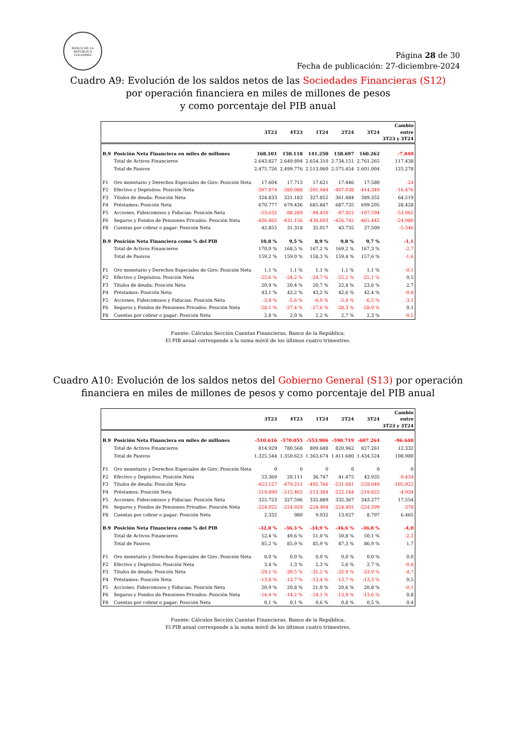BANCO DE LA REPÚBLICA
COLOMBIA
Página 28 de 30
Fecha de publicación: 27-diciembre-2024
Cuadro A9: Evolución de los saldos netos de las Sociedades Financieras (S12)
por operación financiera en miles de millones de pesos
y como porcentaje del PIB anual
| | | 3T23 | 4T23 | 1T24 | 2T24 | 3T24 | Cambio entre 3T23 y 3T24 |
| --- | --- | --- | --- | --- | --- | --- | --- |
| B.9 | Posición Neta Financiera en miles de millones | 168.101 | 150.118 | 141.250 | 158.697 | 160.262 | -7.840 |
| | Total de Activos Financieros | 2.643.827 | 2.649.894 | 2.654.310 | 2.734.151 | 2.761.265 | 117.438 |
| | Total de Pasivos | 2.475.726 | 2.499.776 | 2.513.060 | 2.575.454 | 2.601.004 | 125.278 |
| F1 | Oro monetario y Derechos Especiales de Giro: Posición Neta | 17.604 | 17.713 | 17.621 | 17.446 | 17.580 | -24 |
| F2 | Efectivo y Depósitos: Posición Neta | -397.874 | -380.088 | -391.944 | -407.038 | -414.349 | -16.476 |
| F3 | Títulos de deuda: Posición Neta | 324.833 | 321.183 | 327.852 | 361.484 | 389.352 | 64.519 |
| F4 | Préstamos: Posición Neta | 670.777 | 679.436 | 685.847 | 687.735 | 699.205 | 28.428 |
| F5 | Acciones, Fideicomisos y Fiducias: Posición Neta | -53.632 | -88.289 | -94.450 | -87.922 | -107.594 | -53.962 |
| F6 | Seguros y Fondos de Pensiones Privados: Posición Neta | -436.462 | -431.156 | -438.693 | -456.742 | -461.442 | -24.980 |
| F8 | Cuentas por cobrar o pagar: Posición Neta | 42.855 | 31.318 | 35.017 | 43.735 | 37.509 | -5.346 |
| B.9 | Posición Neta Financiera como % del PIB | 10,8 % | 9,5 % | 8,9 % | 9,8 % | 9,7 % | -1,1 |
| | Total de Activos Financieros | 170,0 % | 168,5 % | 167,2 % | 169,2 % | 167,3 % | -2,7 |
| | Total de Pasivos | 159,2 % | 159,0 % | 158,3 % | 159,4 % | 157,6 % | -1,6 |
| F1 | Oro monetario y Derechos Especiales de Giro: Posición Neta | 1,1 % | 1,1 % | 1,1 % | 1,1 % | 1,1 % | -0,1 |
| F2 | Efectivo y Depósitos: Posición Neta | -25,6 % | -24,2 % | -24,7 % | -25,2 % | -25,1 % | 0,5 |
| F3 | Títulos de deuda: Posición Neta | 20,9 % | 20,4 % | 20,7 % | 22,4 % | 23,6 % | 2,7 |
| F4 | Préstamos: Posición Neta | 43,1 % | 43,2 % | 43,2 % | 42,6 % | 42,4 % | -0,8 |
| F5 | Acciones, Fideicomisos y Fiducias: Posición Neta | -3,4 % | -5,6 % | -6,0 % | -5,4 % | -6,5 % | -3,1 |
| F6 | Seguros y Fondos de Pensiones Privados: Posición Neta | -28,1 % | -27,4 % | -27,6 % | -28,3 % | -28,0 % | 0,1 |
| F8 | Cuentas por cobrar o pagar: Posición Neta | 2,8 % | 2,0 % | 2,2 % | 2,7 % | 2,3 % | -0,5 |
Fuente: Cálculos Sección Cuentas Financieras, Banco de la República.
El PIB anual corresponde a la suma móvil de los últimos cuatro trimestres.
Cuadro A10: Evolución de los saldos netos del Gobierno General (S13) por operación
financiera en miles de millones de pesos y como porcentaje del PIB anual
| | | 3T23 | 4T23 | 1T24 | 2T24 | 3T24 | Cambio entre 3T23 y 3T24 |
| --- | --- | --- | --- | --- | --- | --- | --- |
| B.9 | Posición Neta Financiera en miles de millones | -510.616 | -570.055 | -553.986 | -590.719 | -607.264 | -96.648 |
| | Total de Activos Financieros | 814.929 | 780.568 | 809.688 | 820.962 | 827.261 | 12.332 |
| | Total de Pasivos | 1.325.544 | 1.350.623 | 1.363.674 | 1.411.680 | 1.434.524 | 108.980 |
| F1 | Oro monetario y Derechos Especiales de Giro: Posición Neta | 0 | 0 | 0 | 0 | 0 | 0 |
| F2 | Efectivo y Depósitos: Posición Neta | 53.369 | 20.111 | 36.747 | 41.475 | 43.935 | -9.434 |
| F3 | Títulos de deuda: Posición Neta | -453.127 | -479.251 | -495.766 | -531.041 | -559.049 | -105.922 |
| F4 | Préstamos: Posición Neta | -214.890 | -215.462 | -213.384 | -222.144 | -219.825 | -4.934 |
| F5 | Acciones, Fideicomisos y Fiducias: Posición Neta | 325.723 | 327.596 | 332.889 | 332.367 | 343.277 | 17.554 |
| F6 | Seguros y Fondos de Pensiones Privados: Posición Neta | -224.022 | -224.029 | -224.404 | -224.401 | -224.399 | -378 |
| F8 | Cuentas por cobrar o pagar: Posición Neta | 2.332 | 980 | 9.932 | 13.027 | 8.797 | 6.465 |
| B.9 | Posición Neta Financiera como % del PIB | -32,8 % | -36,3 % | -34,9 % | -36,6 % | -36,8 % | -4,0 |
| | Total de Activos Financieros | 52,4 % | 49,6 % | 51,0 % | 50,8 % | 50,1 % | -2,3 |
| | Total de Pasivos | 85,2 % | 85,9 % | 85,9 % | 87,3 % | 86,9 % | 1,7 |
| F1 | Oro monetario y Derechos Especiales de Giro: Posición Neta | 0,0 % | 0,0 % | 0,0 % | 0,0 % | 0,0 % | 0,0 |
| F2 | Efectivo y Depósitos: Posición Neta | 3,4 % | 1,3 % | 2,3 % | 2,6 % | 2,7 % | -0,8 |
| F3 | Títulos de deuda: Posición Neta | -29,1 % | -30,5 % | -31,2 % | -32,9 % | -33,9 % | -4,7 |
| F4 | Préstamos: Posición Neta | -13,8 % | -13,7 % | -13,4 % | -13,7 % | -13,3 % | 0,5 |
| F5 | Acciones, Fideicomisos y Fiducias: Posición Neta | 20,9 % | 20,8 % | 21,0 % | 20,6 % | 20,8 % | -0,1 |
| F6 | Seguros y Fondos de Pensiones Privados: Posición Neta | -14,4 % | -14,2 % | -14,1 % | -13,9 % | -13,6 % | 0,8 |
| F8 | Cuentas por cobrar o pagar: Posición Neta | 0,1 % | 0,1 % | 0,6 % | 0,8 % | 0,5 % | 0,4 |
Fuente: Cálculos Sección Cuentas Financieras, Banco de la República.
El PIB anual corresponde a la suma móvil de los últimos cuatro trimestres.